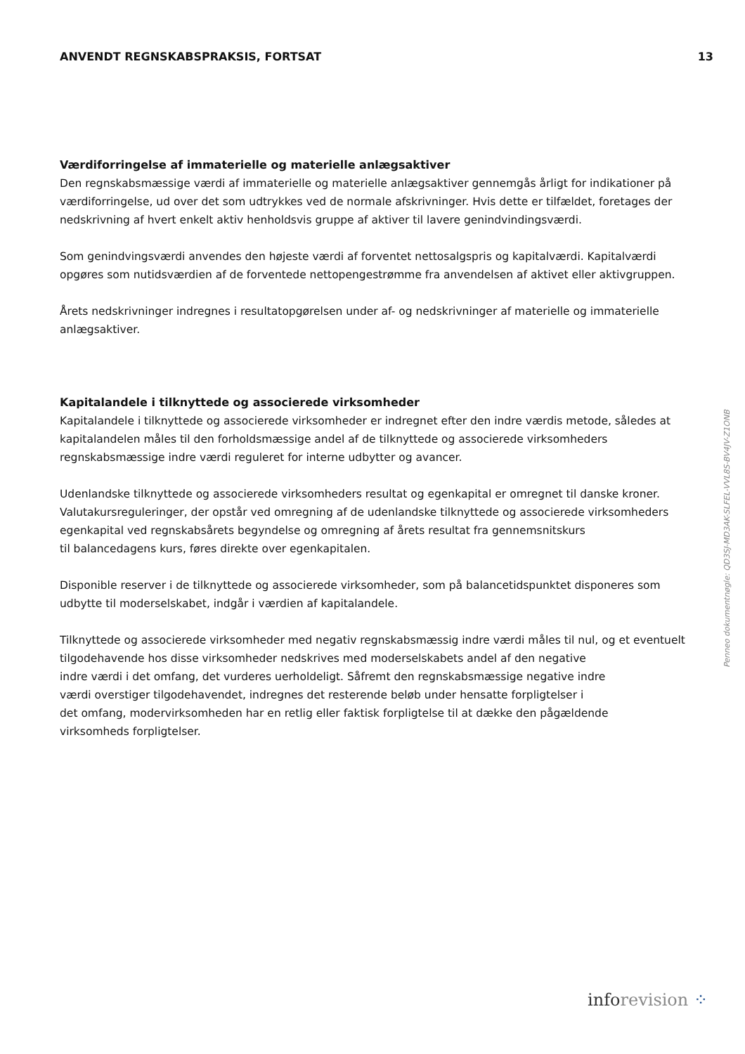ANVENDT REGNSKABSPRAKSIS, FORTSAT 13
Værdiforringelse af immaterielle og materielle anlægsaktiver
Den regnskabsmæssige værdi af immaterielle og materielle anlægsaktiver gennemgås årligt for indikationer på værdiforringelse, ud over det som udtrykkes ved de normale afskrivninger. Hvis dette er tilfældet, foretages der nedskrivning af hvert enkelt aktiv henholdsvis gruppe af aktiver til lavere genindvindingsværdi.
Som genindvingsværdi anvendes den højeste værdi af forventet nettosalgspris og kapitalværdi. Kapitalværdi opgøres som nutidsværdien af de forventede nettopengestrømme fra anvendelsen af aktivet eller aktivgruppen.
Årets nedskrivninger indregnes i resultatopgørelsen under af- og nedskrivninger af materielle og immaterielle anlægsaktiver.
Kapitalandele i tilknyttede og associerede virksomheder
Kapitalandele i tilknyttede og associerede virksomheder er indregnet efter den indre værdis metode, således at kapitalandelen måles til den forholdsmæssige andel af de tilknyttede og associerede virksomheders regnskabsmæssige indre værdi reguleret for interne udbytter og avancer.
Udenlandske tilknyttede og associerede virksomheders resultat og egenkapital er omregnet til danske kroner. Valutakursreguleringer, der opstår ved omregning af de udenlandske tilknyttede og associerede virksomheders egenkapital ved regnskabsårets begyndelse og omregning af årets resultat fra gennemsnitskurs
til balancedagens kurs, føres direkte over egenkapitalen.
Disponible reserver i de tilknyttede og associerede virksomheder, som på balancetidspunktet disponeres som udbytte til moderselskabet, indgår i værdien af kapitalandele.
Tilknyttede og associerede virksomheder med negativ regnskabsmæssig indre værdi måles til nul, og et eventuelt tilgodehavende hos disse virksomheder nedskrives med moderselskabets andel af den negative
indre værdi i det omfang, det vurderes uerholdeligt. Såfremt den regnskabsmæssige negative indre
værdi overstiger tilgodehavendet, indregnes det resterende beløb under hensatte forpligtelser i
det omfang, modervirksomheden har en retlig eller faktisk forpligtelse til at dække den pågældende
virksomheds forpligtelser.
Penneo dokumentnøgle: QD3SJ-MD3AK-SLFEL-VVL8S-BV4JV-Z1ONB
inforevision ⁘